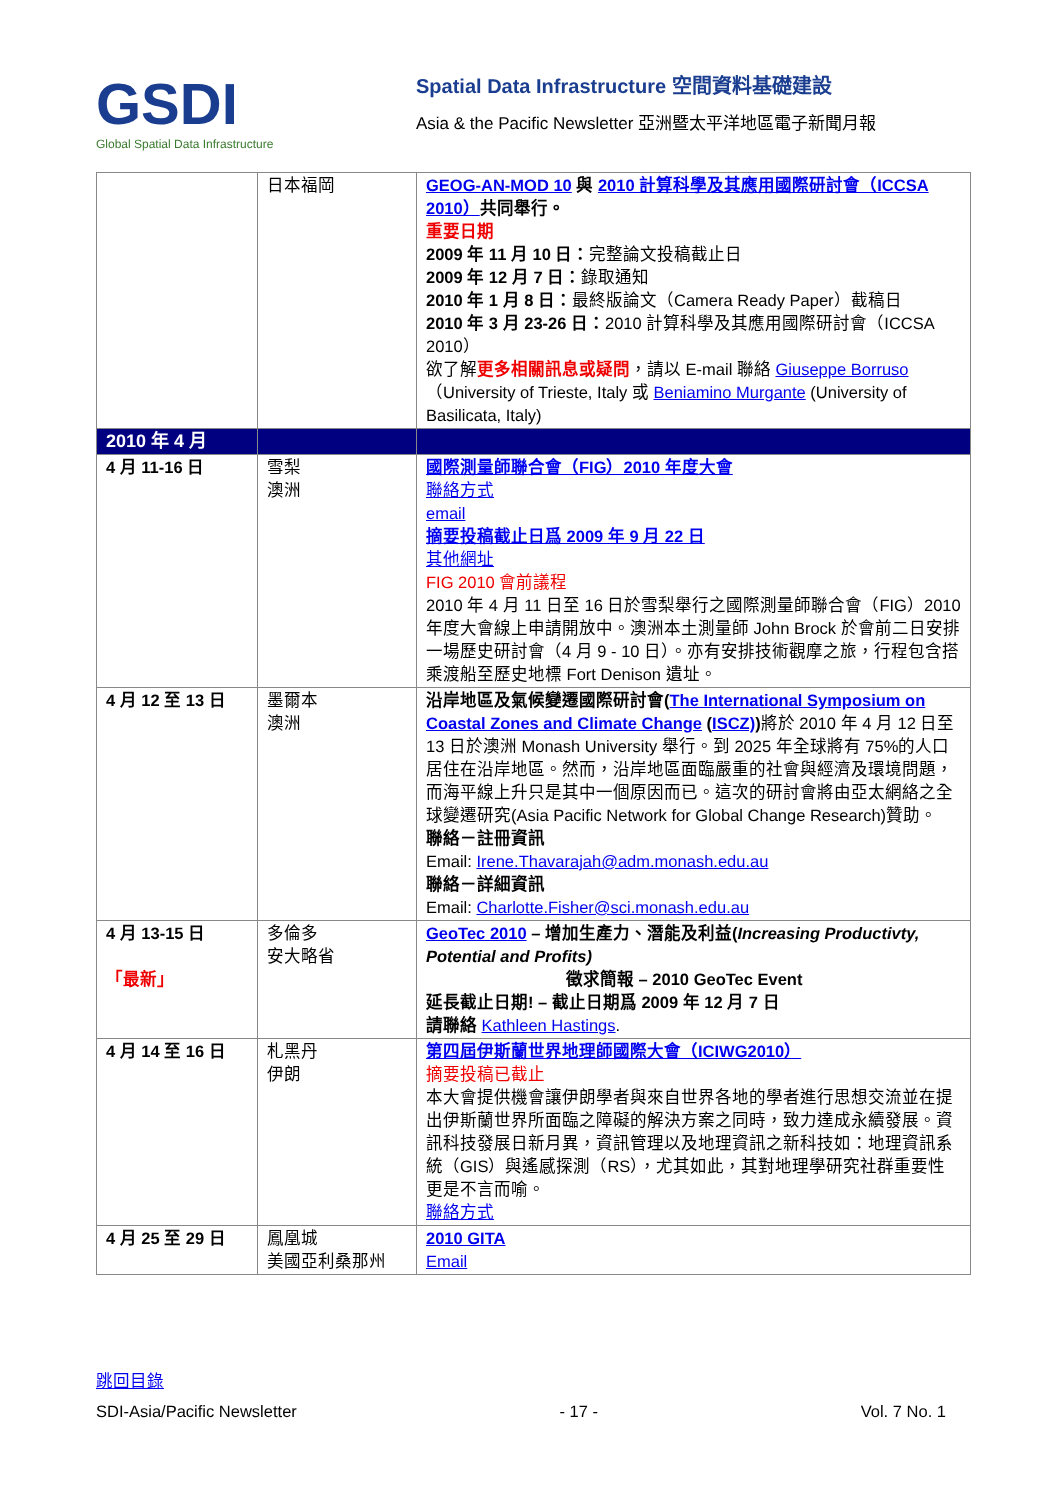GSDI
Global Spatial Data Infrastructure
Spatial Data Infrastructure 空間資料基礎建設
Asia & the Pacific Newsletter 亞洲暨太平洋地區電子新聞月報
| | 日本福岡 | GEOG-AN-MOD 10 與 2010 計算科學及其應用國際研討會（ICCSA 2010） 共同舉行。 重要日期 2009 年 11 月 10 日： 完整論文投稿截止日 2009 年 12 月 7 日： 錄取通知 2010 年 1 月 8 日： 最終版論文（Camera Ready Paper）截稿日 2010 年 3 月 23-26 日： 2010 計算科學及其應用國際研討會（ICCSA 2010） 欲了解 更多相關訊息或疑問 ，請以 E-mail 聯絡 Giuseppe Borruso （University of Trieste, Italy 或 Beniamino Murgante (University of Basilicata, Italy) |
| 2010 年 4 月 | | |
| 4 月 11-16 日 | 雪梨 澳洲 | 國際測量師聯合會（FIG）2010 年度大會 聯絡方式 email 摘要投稿截止日爲 2009 年 9 月 22 日 其他網址 FIG 2010 會前議程 2010 年 4 月 11 日至 16 日於雪梨舉行之國際測量師聯合會（FIG）2010 年度大會線上申請開放中。澳洲本土測量師 John Brock 於會前二日安排一場歷史研討會（4 月 9 - 10 日）。亦有安排技術觀摩之旅，行程包含搭乘渡船至歷史地標 Fort Denison 遺址。 |
| 4 月 12 至 13 日 | 墨爾本 澳洲 | 沿岸地區及氣候變遷國際研討會( The International Symposium on Coastal Zones and Climate Change ( ISCZ) ) 將於 2010 年 4 月 12 日至 13 日於澳洲 Monash University 舉行。到 2025 年全球將有 75%的人口居住在沿岸地區。然而，沿岸地區面臨嚴重的社會與經濟及環境問題，而海平線上升只是其中一個原因而已。這次的研討會將由亞太網絡之全球變遷研究(Asia Pacific Network for Global Change Research)贊助。 聯絡－註冊資訊 Email: Irene.Thavarajah@adm.monash.edu.au 聯絡－詳細資訊 Email: Charlotte.Fisher@sci.monash.edu.au |
| 4 月 13-15 日 「最新」 | 多倫多 安大略省 | GeoTec 2010 – 增加生產力、潛能及利益( Increasing Productivty, Potential and Profits) 徵求簡報 – 2010 GeoTec Event 延長截止日期! – 截止日期爲 2009 年 12 月 7 日 請聯絡 Kathleen Hastings . |
| 4 月 14 至 16 日 | 札黑丹 伊朗 | 第四屆伊斯蘭世界地理師國際大會（ICIWG2010） 摘要投稿已截止 本大會提供機會讓伊朗學者與來自世界各地的學者進行思想交流並在提出伊斯蘭世界所面臨之障礙的解決方案之同時，致力達成永續發展。資訊科技發展日新月異，資訊管理以及地理資訊之新科技如：地理資訊系統（GIS）與遙感探測（RS），尤其如此，其對地理學研究社群重要性更是不言而喻。 聯絡方式 |
| 4 月 25 至 29 日 | 鳳凰城 美國亞利桑那州 | 2010 GITA Email |
跳回目錄
SDI-Asia/Pacific Newsletter - 17 - Vol. 7 No. 1